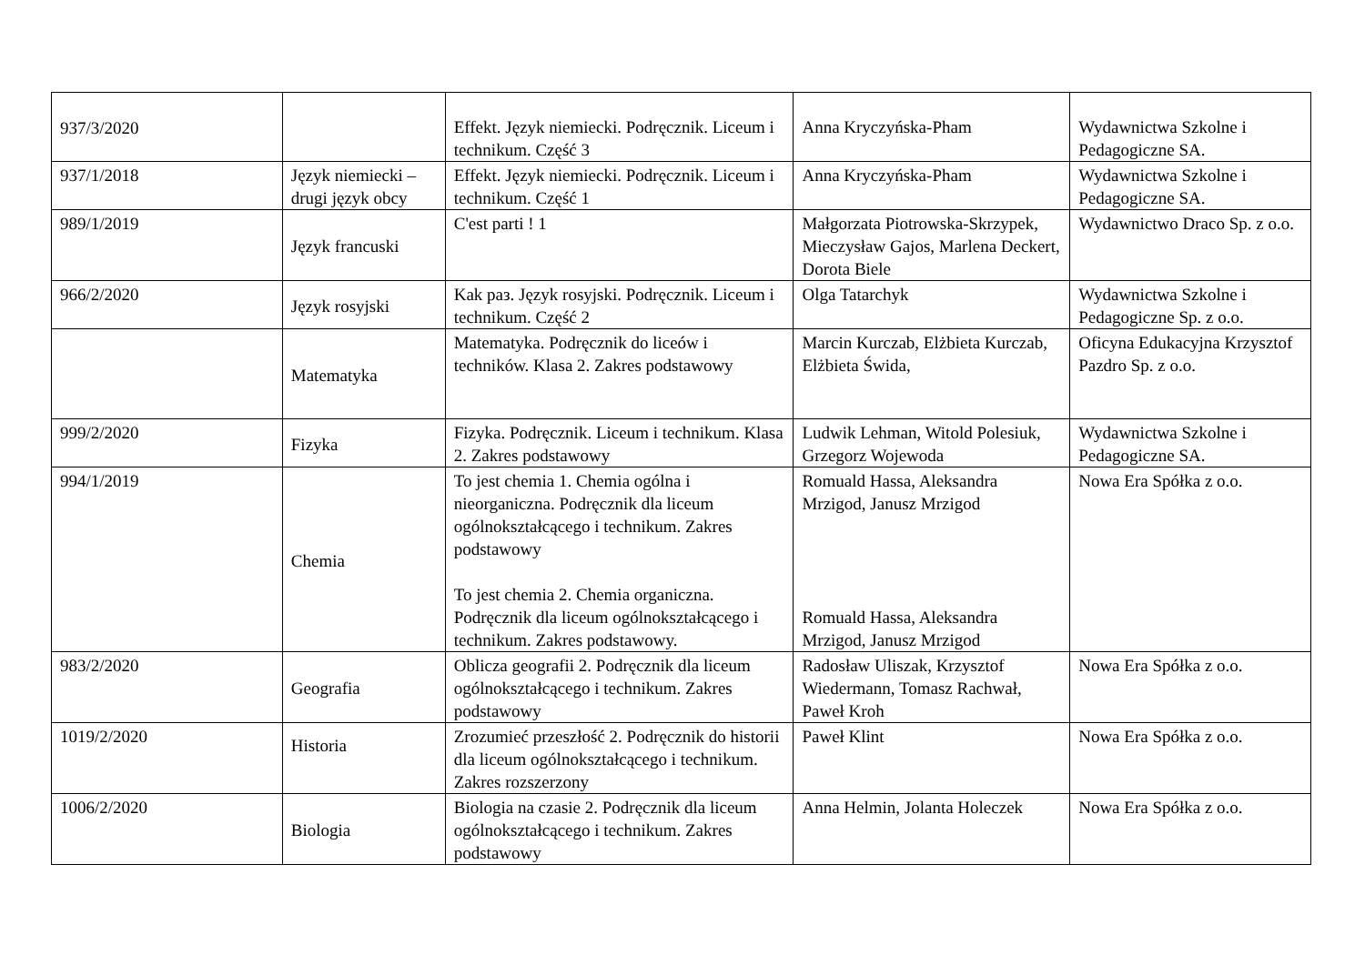| 937/3/2020 | | Effekt. Język niemiecki. Podręcznik. Liceum i technikum. Część 3 | Anna Kryczyńska-Pham | Wydawnictwa Szkolne i Pedagogiczne SA. |
| 937/1/2018 | Język niemiecki – drugi język obcy | Effekt. Język niemiecki. Podręcznik. Liceum i technikum. Część 1 | Anna Kryczyńska-Pham | Wydawnictwa Szkolne i Pedagogiczne SA. |
| 989/1/2019 | Język francuski | C'est parti ! 1 | Małgorzata Piotrowska-Skrzypek, Mieczysław Gajos, Marlena Deckert, Dorota Biele | Wydawnictwo Draco Sp. z o.o. |
| 966/2/2020 | Język rosyjski | Kak paз. Język rosyjski. Podręcznik. Liceum i technikum. Część 2 | Olga Tatarchyk | Wydawnictwa Szkolne i Pedagogiczne Sp. z o.o. |
| | Matematyka | Matematyka. Podręcznik do liceów i techników. Klasa 2. Zakres podstawowy | Marcin Kurczab, Elżbieta Kurczab, Elżbieta Świda, | Oficyna Edukacyjna Krzysztof Pazdro Sp. z o.o. |
| 999/2/2020 | Fizyka | Fizyka. Podręcznik. Liceum i technikum. Klasa 2. Zakres podstawowy | Ludwik Lehman, Witold Polesiuk, Grzegorz Wojewoda | Wydawnictwa Szkolne i Pedagogiczne SA. |
| 994/1/2019 | Chemia | To jest chemia 1. Chemia ogólna i nieorganiczna. Podręcznik dla liceum ogólnokształcącego i technikum. Zakres podstawowy To jest chemia 2. Chemia organiczna. Podręcznik dla liceum ogólnokształcącego i technikum. Zakres podstawowy. | Romuald Hassa, Aleksandra Mrzigod, Janusz Mrzigod Romuald Hassa, Aleksandra Mrzigod, Janusz Mrzigod | Nowa Era Spółka z o.o. |
| 983/2/2020 | Geografia | Oblicza geografii 2. Podręcznik dla liceum ogólnokształcącego i technikum. Zakres podstawowy | Radosław Uliszak, Krzysztof Wiedermann, Tomasz Rachwał, Paweł Kroh | Nowa Era Spółka z o.o. |
| 1019/2/2020 | Historia | Zrozumieć przeszłość 2. Podręcznik do historii dla liceum ogólnokształcącego i technikum. Zakres rozszerzony | Paweł Klint | Nowa Era Spółka z o.o. |
| 1006/2/2020 | Biologia | Biologia na czasie 2. Podręcznik dla liceum ogólnokształcącego i technikum. Zakres podstawowy | Anna Helmin, Jolanta Holeczek | Nowa Era Spółka z o.o. |